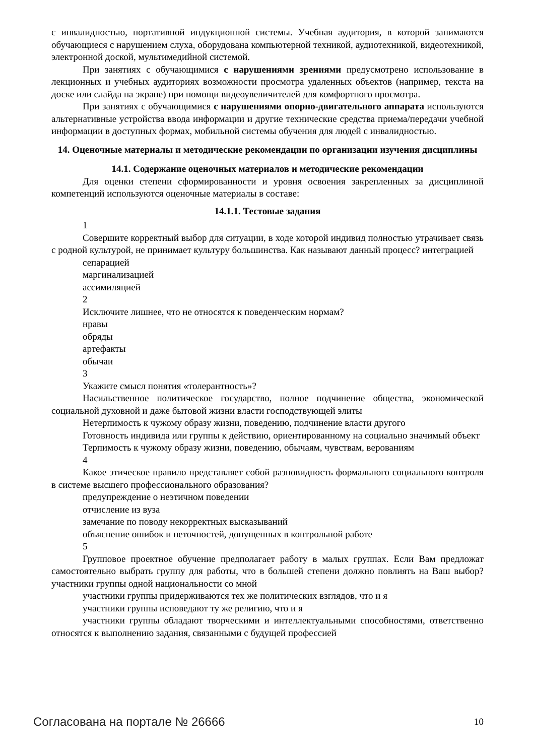с инвалидностью, портативной индукционной системы. Учебная аудитория, в которой занимаются обучающиеся с нарушением слуха, оборудована компьютерной техникой, аудиотехникой, видеотехникой, электронной доской, мультимедийной системой.
При занятиях с обучающимися с нарушениями зрениями предусмотрено использование в лекционных и учебных аудиториях возможности просмотра удаленных объектов (например, текста на доске или слайда на экране) при помощи видеоувеличителей для комфортного просмотра.
При занятиях с обучающимися с нарушениями опорно-двигательного аппарата используются альтернативные устройства ввода информации и другие технические средства приема/передачи учебной информации в доступных формах, мобильной системы обучения для людей с инвалидностью.
14. Оценочные материалы и методические рекомендации по организации изучения дисциплины
14.1. Содержание оценочных материалов и методические рекомендации
Для оценки степени сформированности и уровня освоения закрепленных за дисциплиной компетенций используются оценочные материалы в составе:
14.1.1. Тестовые задания
1
Совершите корректный выбор для ситуации, в ходе которой индивид полностью утрачивает связь с родной культурой, не принимает культуру большинства. Как называют данный процесс? интеграцией
сепарацией
маргинализацией
ассимиляцией
2
Исключите лишнее, что не относятся к поведенческим нормам?
нравы
обряды
артефакты
обычаи
3
Укажите смысл понятия «толерантность»?
Насильственное политическое государство, полное подчинение общества, экономической социальной духовной и даже бытовой жизни власти господствующей элиты
Нетерпимость к чужому образу жизни, поведению, подчинение власти другого
Готовность индивида или группы к действию, ориентированному на социально значимый объект
Терпимость к чужому образу жизни, поведению, обычаям, чувствам, верованиям
4
Какое этическое правило представляет собой разновидность формального социального контроля в системе высшего профессионального образования?
предупреждение о неэтичном поведении
отчисление из вуза
замечание по поводу некорректных высказываний
объяснение ошибок и неточностей, допущенных в контрольной работе
5
Групповое проектное обучение предполагает работу в малых группах. Если Вам предложат самостоятельно выбрать группу для работы, что в большей степени должно повлиять на Ваш выбор? участники группы одной национальности со мной
участники группы придерживаются тех же политических взглядов, что и я
участники группы исповедают ту же религию, что и я
участники группы обладают творческими и интеллектуальными способностями, ответственно относятся к выполнению задания, связанными с будущей профессией
Согласована на портале № 26666 10